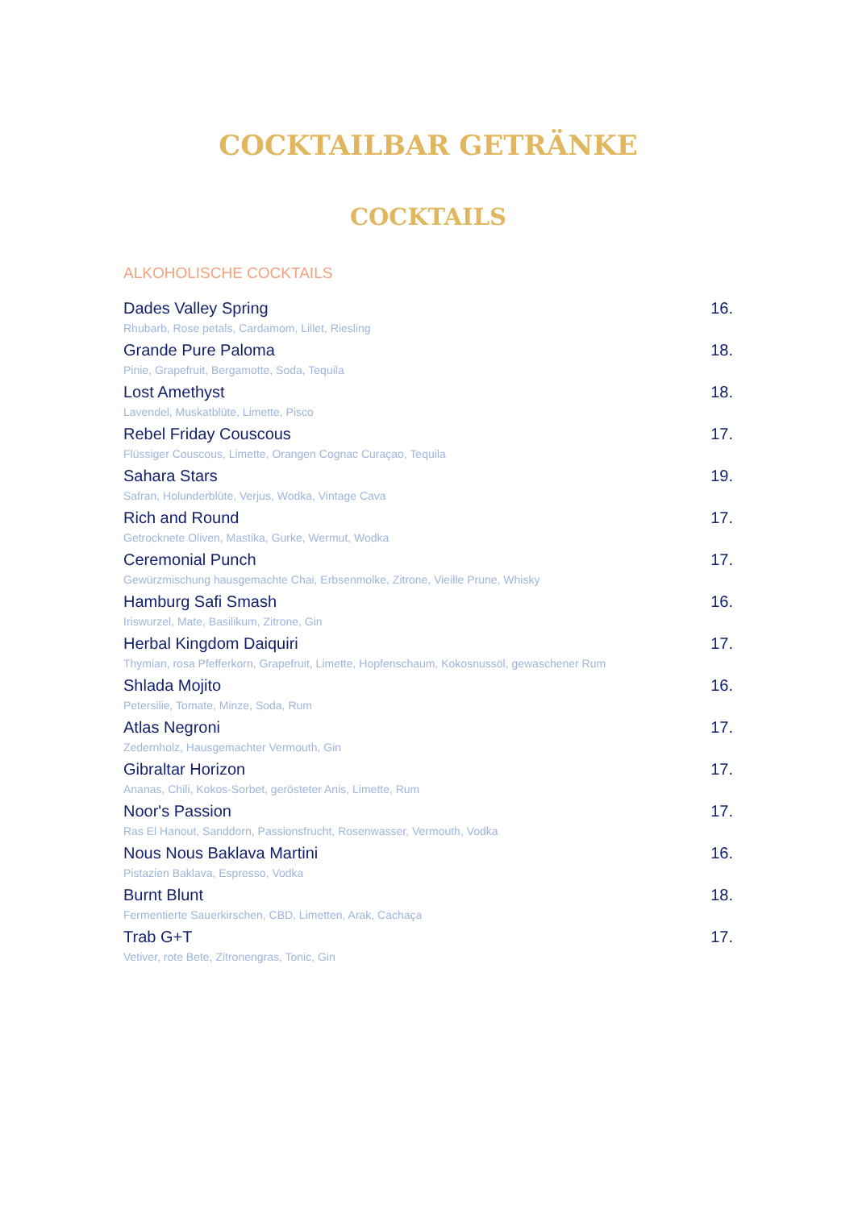COCKTAILBAR GETRÄNKE
COCKTAILS
ALKOHOLISCHE COCKTAILS
Dades Valley Spring 16.
Rhubarb, Rose petals, Cardamom, Lillet, Riesling
Grande Pure Paloma 18.
Pinie, Grapefruit, Bergamotte, Soda, Tequila
Lost Amethyst 18.
Lavendel, Muskatblüte, Limette, Pisco
Rebel Friday Couscous 17.
Flüssiger Couscous, Limette, Orangen Cognac Curaçao, Tequila
Sahara Stars 19.
Safran, Holunderblüte, Verjus, Wodka, Vintage Cava
Rich and Round 17.
Getrocknete Oliven, Mastika, Gurke, Wermut, Wodka
Ceremonial Punch 17.
Gewürzmischung hausgemachte Chai, Erbsenmolke, Zitrone, Vieille Prune, Whisky
Hamburg Safi Smash 16.
Iriswurzel, Mate, Basilikum, Zitrone, Gin
Herbal Kingdom Daiquiri 17.
Thymian, rosa Pfefferkorn, Grapefruit, Limette, Hopfenschaum, Kokosnussöl, gewaschener Rum
Shlada Mojito 16.
Petersilie, Tomate, Minze, Soda, Rum
Atlas Negroni 17.
Zedernholz, Hausgemachter Vermouth, Gin
Gibraltar Horizon 17.
Ananas, Chili, Kokos-Sorbet, gerösteter Anis, Limette, Rum
Noor's Passion 17.
Ras El Hanout, Sanddorn, Passionsfrucht, Rosenwasser, Vermouth, Vodka
Nous Nous Baklava Martini 16.
Pistazien Baklava, Espresso, Vodka
Burnt Blunt 18.
Fermentierte Sauerkirschen, CBD, Limetten, Arak, Cachaça
Trab G+T 17.
Vetiver, rote Bete, Zitronengras, Tonic, Gin